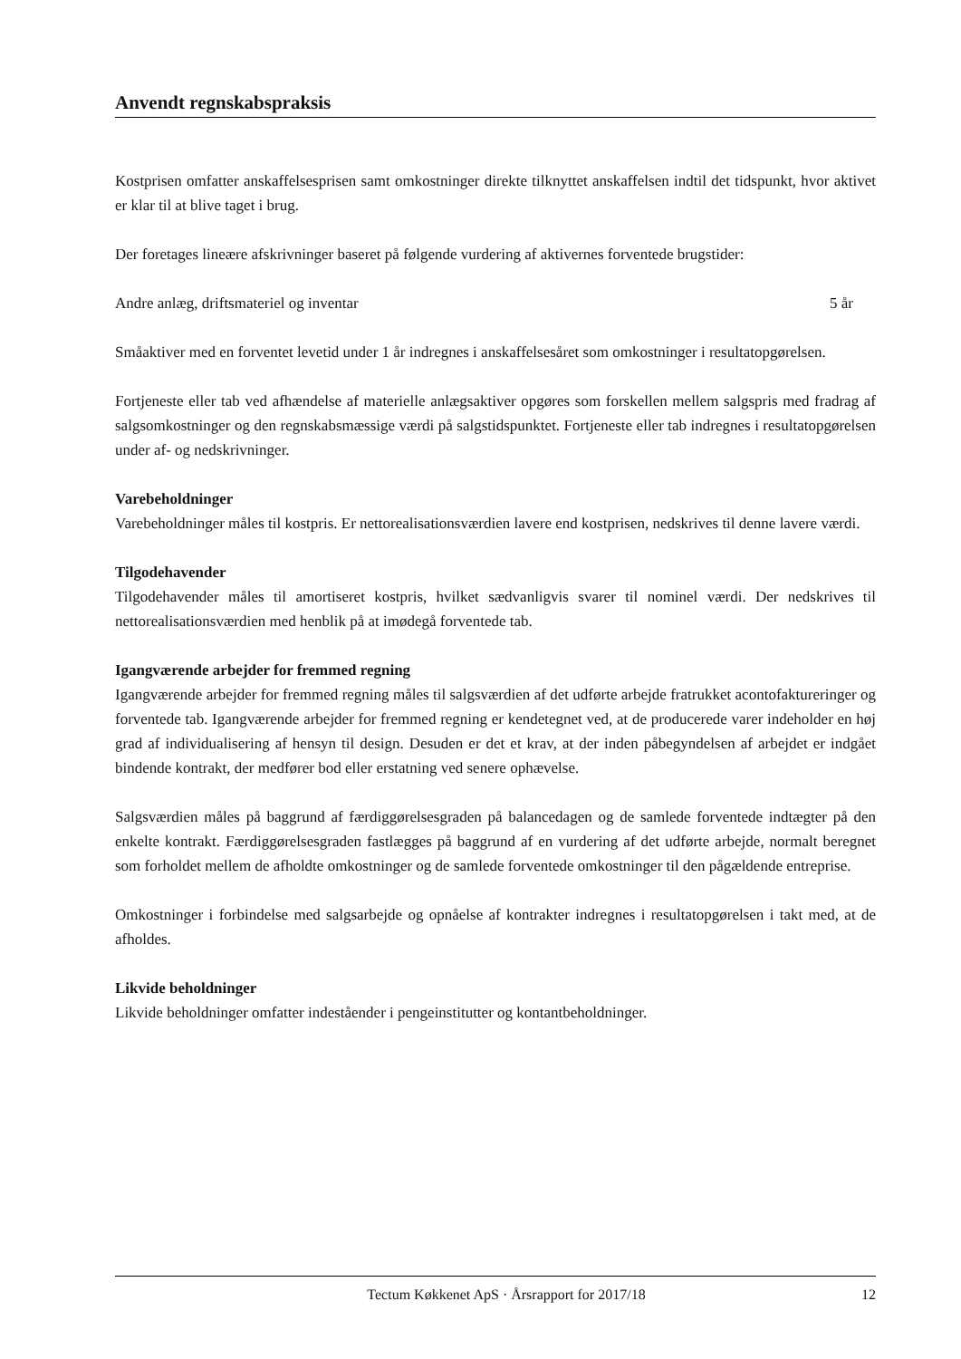Anvendt regnskabspraksis
Kostprisen omfatter anskaffelsesprisen samt omkostninger direkte tilknyttet anskaffelsen indtil det tidspunkt, hvor aktivet er klar til at blive taget i brug.
Der foretages lineære afskrivninger baseret på følgende vurdering af aktivernes forventede brugstider:
Andre anlæg, driftsmateriel og inventar 5 år
Småaktiver med en forventet levetid under 1 år indregnes i anskaffelsesåret som omkostninger i resultatopgørelsen.
Fortjeneste eller tab ved afhændelse af materielle anlægsaktiver opgøres som forskellen mellem salgspris med fradrag af salgsomkostninger og den regnskabsmæssige værdi på salgstidspunktet. Fortjeneste eller tab indregnes i resultatopgørelsen under af- og nedskrivninger.
Varebeholdninger
Varebeholdninger måles til kostpris. Er nettorealisationsværdien lavere end kostprisen, nedskrives til denne lavere værdi.
Tilgodehavender
Tilgodehavender måles til amortiseret kostpris, hvilket sædvanligvis svarer til nominel værdi. Der nedskrives til nettorealisationsværdien med henblik på at imødegå forventede tab.
Igangværende arbejder for fremmed regning
Igangværende arbejder for fremmed regning måles til salgsværdien af det udførte arbejde fratrukket acontofaktureringer og forventede tab. Igangværende arbejder for fremmed regning er kendetegnet ved, at de producerede varer indeholder en høj grad af individualisering af hensyn til design. Desuden er det et krav, at der inden påbegyndelsen af arbejdet er indgået bindende kontrakt, der medfører bod eller erstatning ved senere ophævelse.
Salgsværdien måles på baggrund af færdiggørelsesgraden på balancedagen og de samlede forventede indtægter på den enkelte kontrakt. Færdiggørelsesgraden fastlægges på baggrund af en vurdering af det udførte arbejde, normalt beregnet som forholdet mellem de afholdte omkostninger og de samlede forventede omkostninger til den pågældende entreprise.
Omkostninger i forbindelse med salgsarbejde og opnåelse af kontrakter indregnes i resultatopgørelsen i takt med, at de afholdes.
Likvide beholdninger
Likvide beholdninger omfatter indeståender i pengeinstitutter og kontantbeholdninger.
Tectum Køkkenet ApS · Årsrapport for 2017/18 12